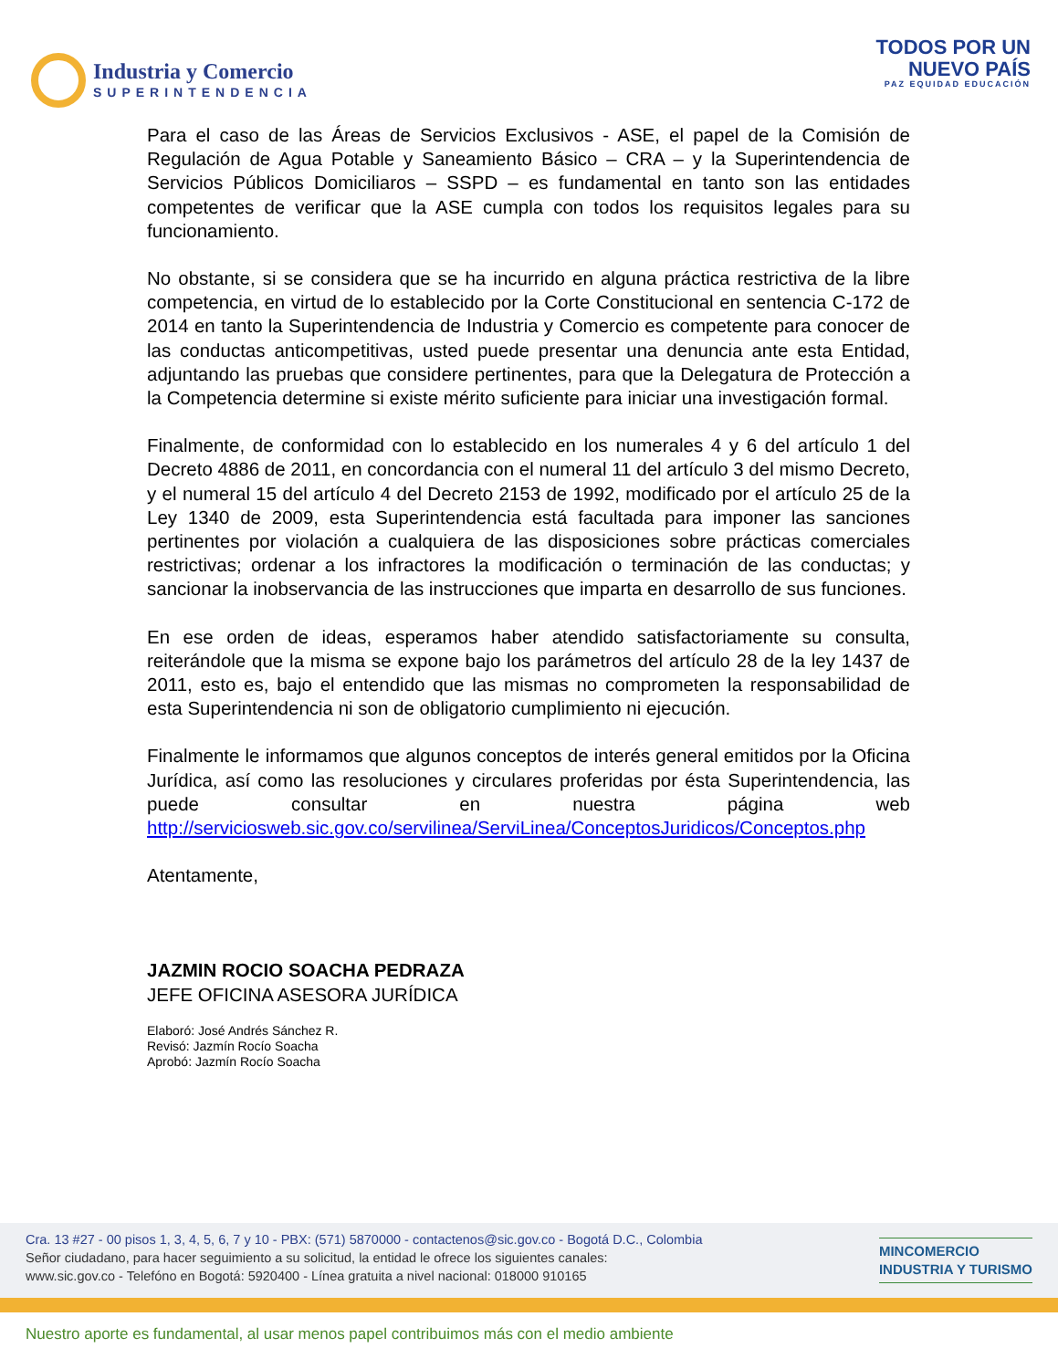Industria y Comercio
SUPERINTENDENCIA
TODOS POR UN
NUEVO PAÍS
PAZ EQUIDAD EDUCACIÓN
Para el caso de las Áreas de Servicios Exclusivos - ASE, el papel de la Comisión de Regulación de Agua Potable y Saneamiento Básico – CRA – y la Superintendencia de Servicios Públicos Domiciliaros – SSPD – es fundamental en tanto son las entidades competentes de verificar que la ASE cumpla con todos los requisitos legales para su funcionamiento.
No obstante, si se considera que se ha incurrido en alguna práctica restrictiva de la libre competencia, en virtud de lo establecido por la Corte Constitucional en sentencia C-172 de 2014 en tanto la Superintendencia de Industria y Comercio es competente para conocer de las conductas anticompetitivas, usted puede presentar una denuncia ante esta Entidad, adjuntando las pruebas que considere pertinentes, para que la Delegatura de Protección a la Competencia determine si existe mérito suficiente para iniciar una investigación formal.
Finalmente, de conformidad con lo establecido en los numerales 4 y 6 del artículo 1 del Decreto 4886 de 2011, en concordancia con el numeral 11 del artículo 3 del mismo Decreto, y el numeral 15 del artículo 4 del Decreto 2153 de 1992, modificado por el artículo 25 de la Ley 1340 de 2009, esta Superintendencia está facultada para imponer las sanciones pertinentes por violación a cualquiera de las disposiciones sobre prácticas comerciales restrictivas; ordenar a los infractores la modificación o terminación de las conductas; y sancionar la inobservancia de las instrucciones que imparta en desarrollo de sus funciones.
En ese orden de ideas, esperamos haber atendido satisfactoriamente su consulta, reiterándole que la misma se expone bajo los parámetros del artículo 28 de la ley 1437 de 2011, esto es, bajo el entendido que las mismas no comprometen la responsabilidad de esta Superintendencia ni son de obligatorio cumplimiento ni ejecución.
Finalmente le informamos que algunos conceptos de interés general emitidos por la Oficina Jurídica, así como las resoluciones y circulares proferidas por ésta Superintendencia, las puede consultar en nuestra página web http://serviciosweb.sic.gov.co/servilinea/ServiLinea/ConceptosJuridicos/Conceptos.php
Atentamente,
JAZMIN ROCIO SOACHA PEDRAZA
JEFE OFICINA ASESORA JURÍDICA
Elaboró: José Andrés Sánchez R.
Revisó: Jazmín Rocío Soacha
Aprobó: Jazmín Rocío Soacha
Cra. 13 #27 - 00 pisos 1, 3, 4, 5, 6, 7 y 10 - PBX: (571) 5870000 - contactenos@sic.gov.co - Bogotá D.C., Colombia
Señor ciudadano, para hacer seguimiento a su solicitud, la entidad le ofrece los siguientes canales:
www.sic.gov.co - Telefóno en Bogotá: 5920400 - Línea gratuita a nivel nacional: 018000 910165
MINCOMERCIO
INDUSTRIA Y TURISMO
Nuestro aporte es fundamental, al usar menos papel contribuimos más con el medio ambiente